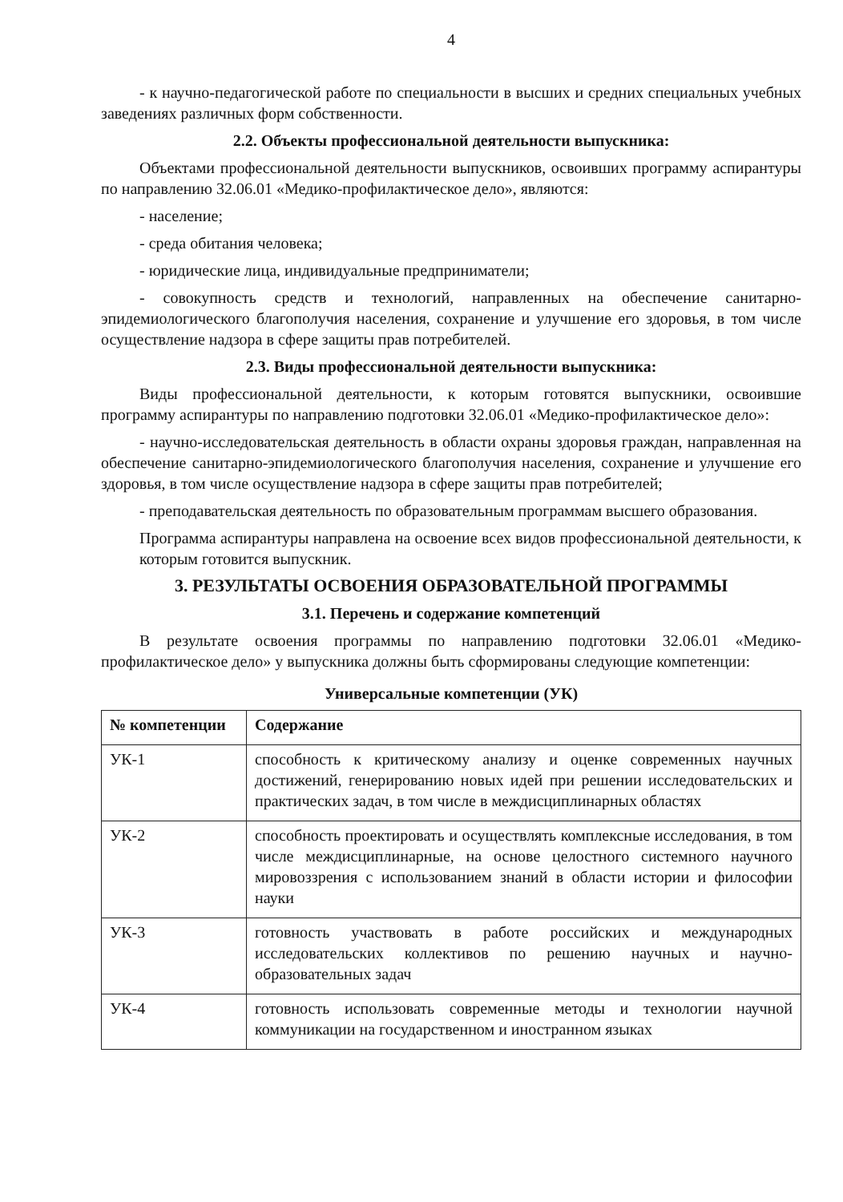4
- к научно-педагогической работе по специальности в высших и средних специальных учебных заведениях различных форм собственности.
2.2. Объекты профессиональной деятельности выпускника:
Объектами профессиональной деятельности выпускников, освоивших программу аспирантуры по направлению 32.06.01 «Медико-профилактическое дело», являются:
- население;
- среда обитания человека;
- юридические лица, индивидуальные предприниматели;
- совокупность средств и технологий, направленных на обеспечение санитарно-эпидемиологического благополучия населения, сохранение и улучшение его здоровья, в том числе осуществление надзора в сфере защиты прав потребителей.
2.3. Виды профессиональной деятельности выпускника:
Виды профессиональной деятельности, к которым готовятся выпускники, освоившие программу аспирантуры по направлению подготовки 32.06.01 «Медико-профилактическое дело»:
- научно-исследовательская деятельность в области охраны здоровья граждан, направленная на обеспечение санитарно-эпидемиологического благополучия населения, сохранение и улучшение его здоровья, в том числе осуществление надзора в сфере защиты прав потребителей;
- преподавательская деятельность по образовательным программам высшего образования.
Программа аспирантуры направлена на освоение всех видов профессиональной деятельности, к которым готовится выпускник.
3. РЕЗУЛЬТАТЫ ОСВОЕНИЯ ОБРАЗОВАТЕЛЬНОЙ ПРОГРАММЫ
3.1. Перечень и содержание компетенций
В результате освоения программы по направлению подготовки 32.06.01 «Медико-профилактическое дело» у выпускника должны быть сформированы следующие компетенции:
Универсальные компетенции (УК)
| № компетенции | Содержание |
| --- | --- |
| УК-1 | способность к критическому анализу и оценке современных научных достижений, генерированию новых идей при решении исследовательских и практических задач, в том числе в междисциплинарных областях |
| УК-2 | способность проектировать и осуществлять комплексные исследования, в том числе междисциплинарные, на основе целостного системного научного мировоззрения с использованием знаний в области истории и философии науки |
| УК-3 | готовность участвовать в работе российских и международных исследовательских коллективов по решению научных и научно-образовательных задач |
| УК-4 | готовность использовать современные методы и технологии научной коммуникации на государственном и иностранном языках |